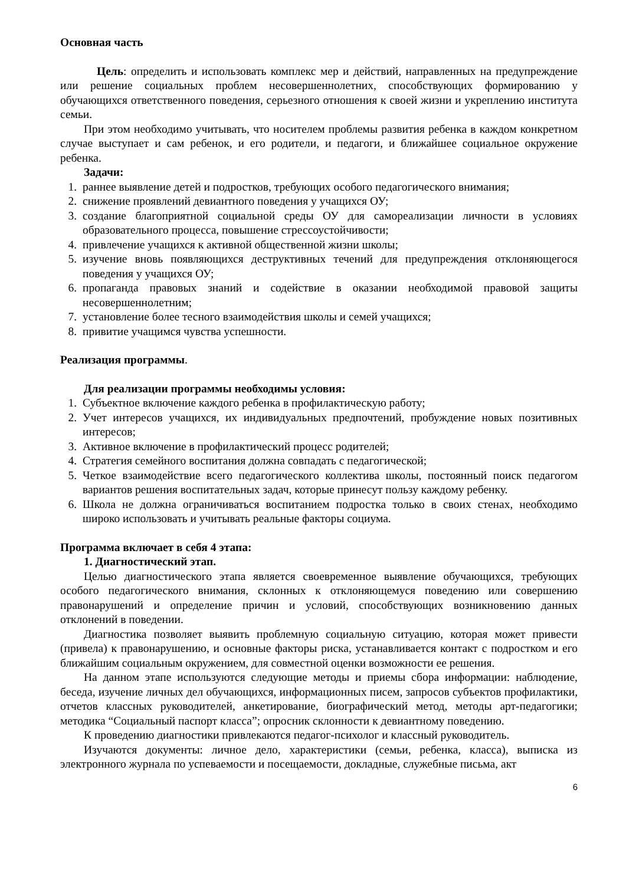Основная часть
Цель: определить и использовать комплекс мер и действий, направленных на предупреждение или решение социальных проблем несовершеннолетних, способствующих формированию у обучающихся ответственного поведения, серьезного отношения к своей жизни и укреплению института семьи.
При этом необходимо учитывать, что носителем проблемы развития ребенка в каждом конкретном случае выступает и сам ребенок, и его родители, и педагоги, и ближайшее социальное окружение ребенка.
Задачи:
1. раннее выявление детей и подростков, требующих особого педагогического внимания;
2. снижение проявлений девиантного поведения у учащихся ОУ;
3. создание благоприятной социальной среды ОУ для самореализации личности в условиях образовательного процесса, повышение стрессоустойчивости;
4. привлечение учащихся к активной общественной жизни школы;
5. изучение вновь появляющихся деструктивных течений для предупреждения отклоняющегося поведения у учащихся ОУ;
6. пропаганда правовых знаний и содействие в оказании необходимой правовой защиты несовершеннолетним;
7. установление более тесного взаимодействия школы и семей учащихся;
8. привитие учащимся чувства успешности.
Реализация программы.
Для реализации программы необходимы условия:
1. Субъектное включение каждого ребенка в профилактическую работу;
2. Учет интересов учащихся, их индивидуальных предпочтений, пробуждение новых позитивных интересов;
3. Активное включение в профилактический процесс родителей;
4. Стратегия семейного воспитания должна совпадать с педагогической;
5. Четкое взаимодействие всего педагогического коллектива школы, постоянный поиск педагогом вариантов решения воспитательных задач, которые принесут пользу каждому ребенку.
6. Школа не должна ограничиваться воспитанием подростка только в своих стенах, необходимо широко использовать и учитывать реальные факторы социума.
Программа включает в себя 4 этапа:
1. Диагностический этап.
Целью диагностического этапа является своевременное выявление обучающихся, требующих особого педагогического внимания, склонных к отклоняющемуся поведению или совершению правонарушений и определение причин и условий, способствующих возникновению данных отклонений в поведении.
Диагностика позволяет выявить проблемную социальную ситуацию, которая может привести (привела) к правонарушению, и основные факторы риска, устанавливается контакт с подростком и его ближайшим социальным окружением, для совместной оценки возможности ее решения.
На данном этапе используются следующие методы и приемы сбора информации: наблюдение, беседа, изучение личных дел обучающихся, информационных писем, запросов субъектов профилактики, отчетов классных руководителей, анкетирование, биографический метод, методы арт-педагогики; методика “Социальный паспорт класса”; опросник склонности к девиантному поведению.
К проведению диагностики привлекаются педагог-психолог и классный руководитель.
Изучаются документы: личное дело, характеристики (семьи, ребенка, класса), выписка из электронного журнала по успеваемости и посещаемости, докладные, служебные письма, акт
6